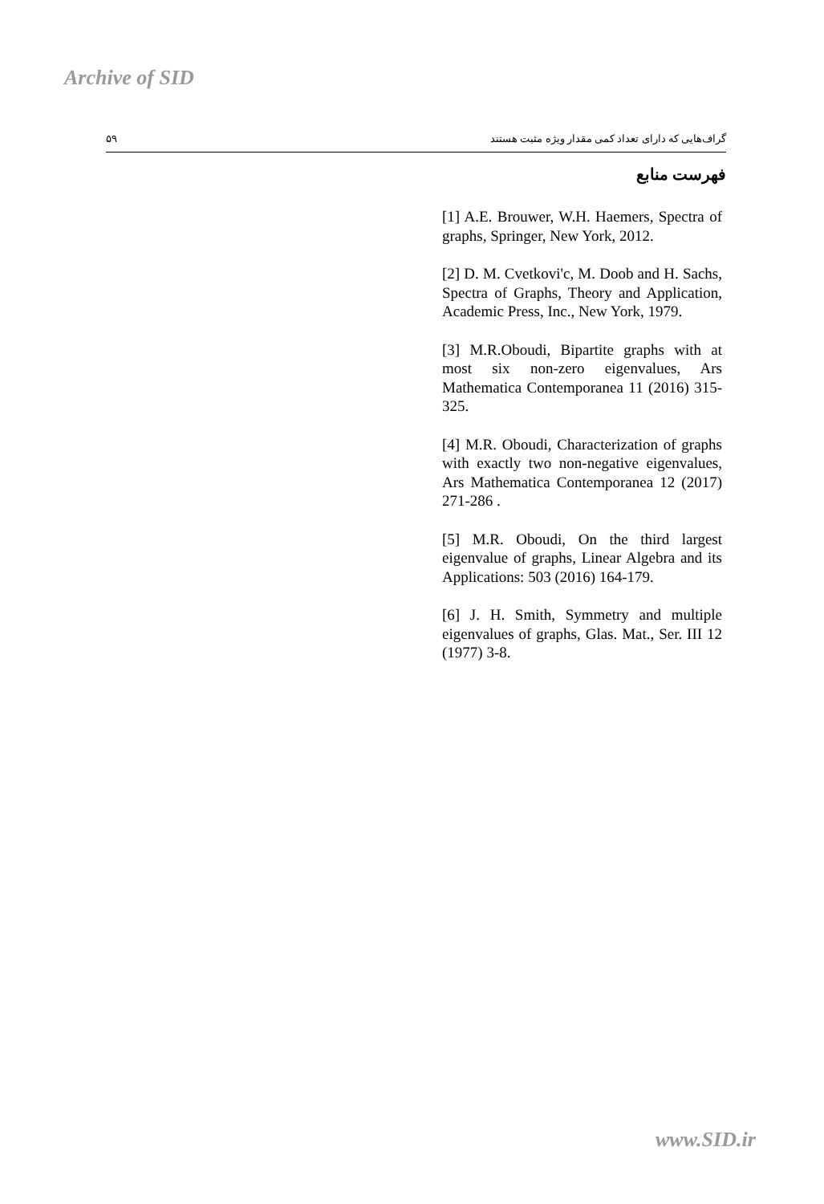Archive of SID
۵۹ گراف‌هایی که دارای تعداد کمی مقدار ویژه مثبت هستند
فهرست منابع
[1] A.E. Brouwer, W.H. Haemers, Spectra of graphs, Springer, New York, 2012.
[2] D. M. Cvetkovi'c, M. Doob and H. Sachs, Spectra of Graphs, Theory and Application, Academic Press, Inc., New York, 1979.
[3] M.R.Oboudi, Bipartite graphs with at most six non-zero eigenvalues, Ars Mathematica Contemporanea 11 (2016) 315-325.
[4] M.R. Oboudi, Characterization of graphs with exactly two non-negative eigenvalues, Ars Mathematica Contemporanea 12 (2017) 271-286 .
[5] M.R. Oboudi, On the third largest eigenvalue of graphs, Linear Algebra and its Applications: 503 (2016) 164-179.
[6] J. H. Smith, Symmetry and multiple eigenvalues of graphs, Glas. Mat., Ser. III 12 (1977) 3-8.
www.SID.ir